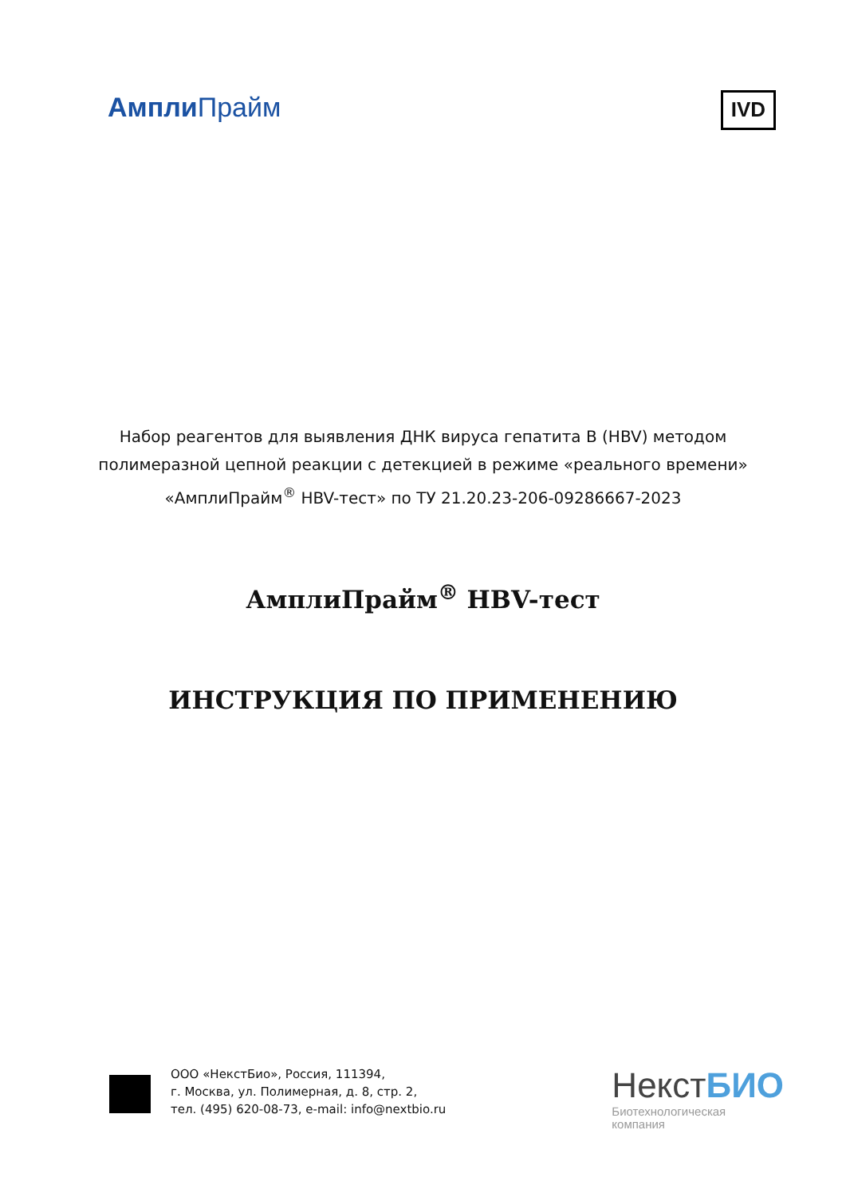Ампли Прайм
IVD
Набор реагентов для выявления ДНК вируса гепатита В (HBV) методом
полимеразной цепной реакции с детекцией в режиме «реального времени»
«АмплиПрайм<sup>®</sup> HBV-тест» по ТУ 21.20.23-206-09286667-2023
АмплиПрайм<sup>®</sup> HBV-тест
ИНСТРУКЦИЯ ПО ПРИМЕНЕНИЮ
ООО «НекстБио», Россия, 111394,
г. Москва, ул. Полимерная, д. 8, стр. 2,
тел. (495) 620-08-73, e-mail: info@nextbio.ru
НекстБИО
Биотехнологическая
компания